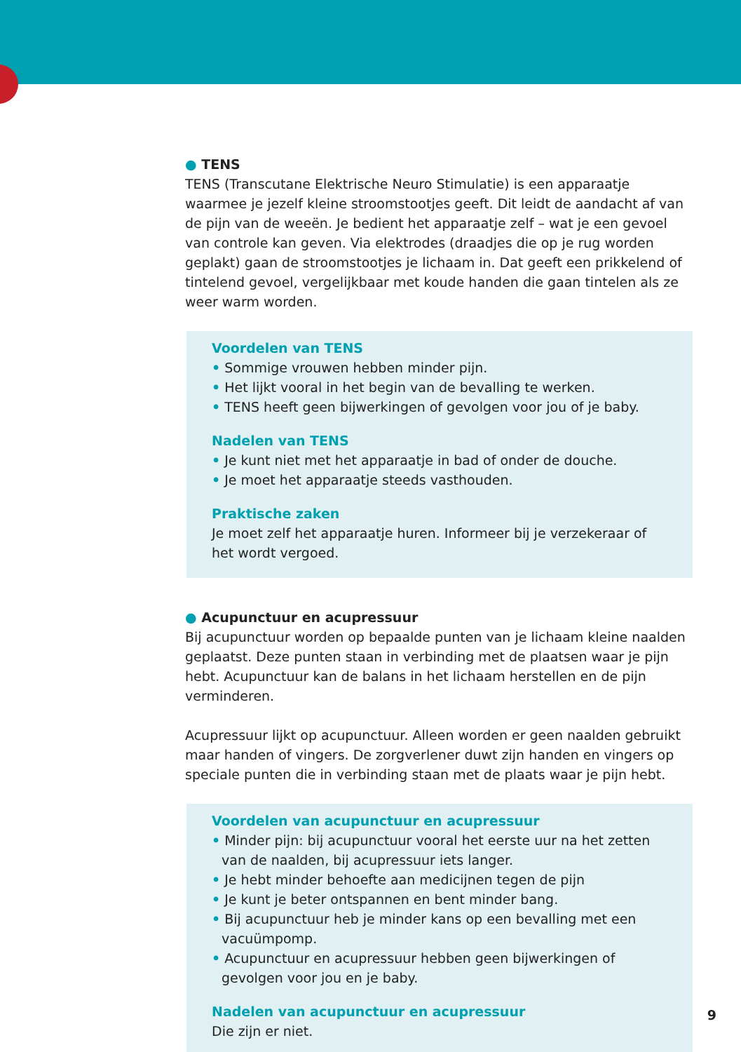● TENS
TENS (Transcutane Elektrische Neuro Stimulatie) is een apparaatje waarmee je jezelf kleine stroomstootjes geeft. Dit leidt de aandacht af van de pijn van de weeën. Je bedient het apparaatje zelf – wat je een gevoel van controle kan geven. Via elektrodes (draadjes die op je rug worden geplakt) gaan de stroomstootjes je lichaam in. Dat geeft een prikkelend of tintelend gevoel, vergelijkbaar met koude handen die gaan tintelen als ze weer warm worden.
Voordelen van TENS
• Sommige vrouwen hebben minder pijn.
• Het lijkt vooral in het begin van de bevalling te werken.
• TENS heeft geen bijwerkingen of gevolgen voor jou of je baby.
Nadelen van TENS
• Je kunt niet met het apparaatje in bad of onder de douche.
• Je moet het apparaatje steeds vasthouden.
Praktische zaken
Je moet zelf het apparaatje huren. Informeer bij je verzekeraar of het wordt vergoed.
● Acupunctuur en acupressuur
Bij acupunctuur worden op bepaalde punten van je lichaam kleine naalden geplaatst. Deze punten staan in verbinding met de plaatsen waar je pijn hebt. Acupunctuur kan de balans in het lichaam herstellen en de pijn verminderen.
Acupressuur lijkt op acupunctuur. Alleen worden er geen naalden gebruikt maar handen of vingers. De zorgverlener duwt zijn handen en vingers op speciale punten die in verbinding staan met de plaats waar je pijn hebt.
Voordelen van acupunctuur en acupressuur
• Minder pijn: bij acupunctuur vooral het eerste uur na het zetten van de naalden, bij acupressuur iets langer.
• Je hebt minder behoefte aan medicijnen tegen de pijn
• Je kunt je beter ontspannen en bent minder bang.
• Bij acupunctuur heb je minder kans op een bevalling met een vacuümpomp.
• Acupunctuur en acupressuur hebben geen bijwerkingen of gevolgen voor jou en je baby.
Nadelen van acupunctuur en acupressuur
Die zijn er niet.
9